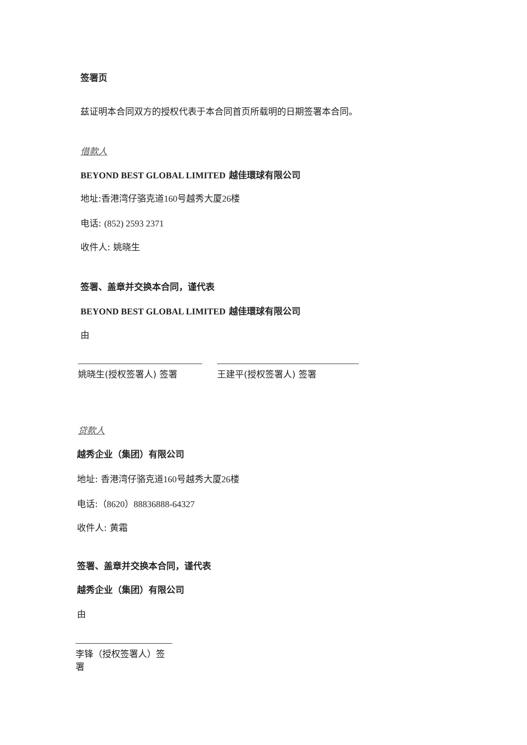签署页
兹证明本合同双方的授权代表于本合同首页所载明的日期签署本合同。
借款人
BEYOND BEST GLOBAL LIMITED 越佳環球有限公司
地址:香港湾仔骆克道160号越秀大厦26楼
电话: (852) 2593 2371
收件人: 姚晓生
签署、盖章并交换本合同，谨代表
BEYOND BEST GLOBAL LIMITED 越佳環球有限公司
由
姚晓生(授权签署人) 签署 王建平(授权签署人) 签署
贷款人
越秀企业（集团）有限公司
地址: 香港湾仔骆克道160号越秀大厦26楼
电话:（8620）88836888-64327
收件人: 黄霜
签署、盖章并交换本合同，谨代表
越秀企业（集团）有限公司
由
李锋（授权签署人）签署